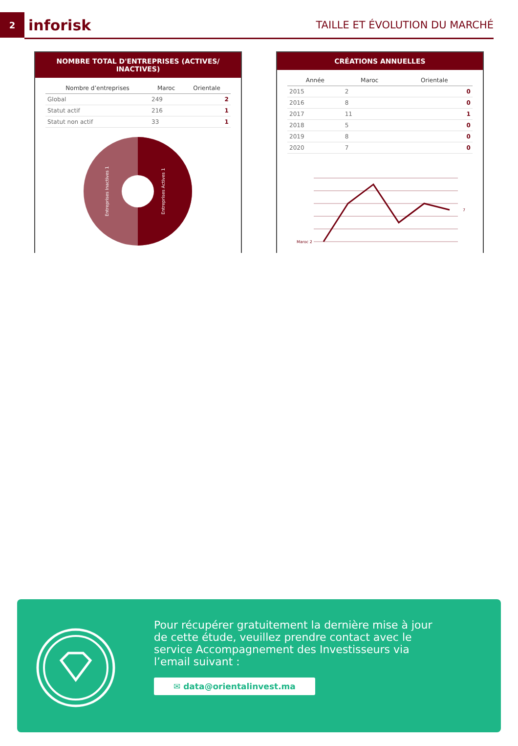2
inforisk
TAILLE ET ÉVOLUTION DU MARCHÉ
NOMBRE TOTAL D'ENTREPRISES (ACTIVES/ INACTIVES)
| Nombre d’entreprises | Maroc | Orientale |
| --- | --- | --- |
| Global | 249 | 2 |
| Statut actif | 216 | 1 |
| Statut non actif | 33 | 1 |
Entreprises Inactives 1
Entreprises Actives 1
CRÉATIONS ANNUELLES
| Année | Maroc | Orientale |
| --- | --- | --- |
| 2015 | 2 | 0 |
| 2016 | 8 | 0 |
| 2017 | 11 | 1 |
| 2018 | 5 | 0 |
| 2019 | 8 | 0 |
| 2020 | 7 | 0 |
Maroc 2
7
Pour récupérer gratuitement la dernière mise à jour de cette étude, veuillez prendre contact avec le service Accompagnement des Investisseurs via l’email suivant :
✉ data@orientalinvest.ma